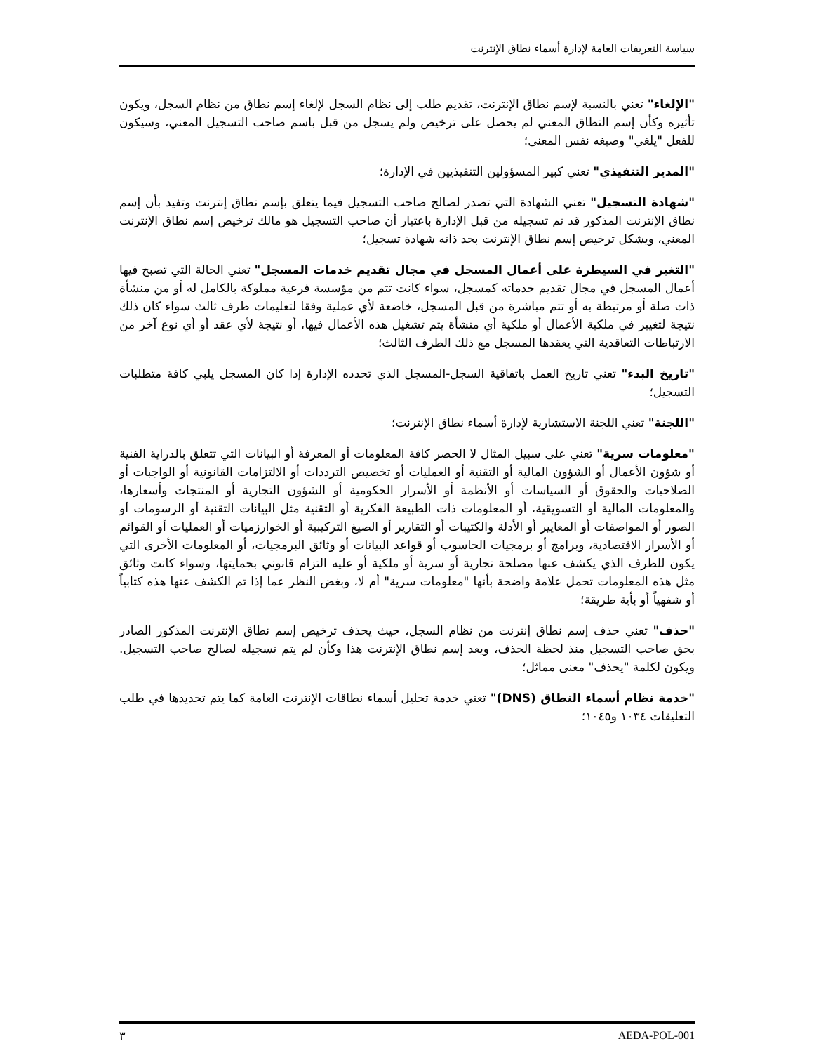سياسة التعريفات العامة لإدارة أسماء نطاق الإنترنت
"الإلغاء" تعني بالنسبة لإسم نطاق الإنترنت، تقديم طلب إلى نظام السجل لإلغاء إسم نطاق من نظام السجل، ويكون تأثيره وكأن إسم النطاق المعني لم يحصل على ترخيص ولم يسجل من قبل باسم صاحب التسجيل المعني، وسيكون للفعل "يلغي" وصيغه نفس المعنى؛
"المدير التنفيذي" تعني كبير المسؤولين التنفيذيين في الإدارة؛
"شهادة التسجيل" تعني الشهادة التي تصدر لصالح صاحب التسجيل فيما يتعلق بإسم نطاق إنترنت وتفيد بأن إسم نطاق الإنترنت المذكور قد تم تسجيله من قبل الإدارة باعتبار أن صاحب التسجيل هو مالك ترخيص إسم نطاق الإنترنت المعني، ويشكل ترخيص إسم نطاق الإنترنت بحد ذاته شهادة تسجيل؛
"التغير في السيطرة على أعمال المسجل في مجال تقديم خدمات المسجل" تعني الحالة التي تصبح فيها أعمال المسجل في مجال تقديم خدماته كمسجل، سواء كانت تتم من مؤسسة فرعية مملوكة بالكامل له أو من منشأة ذات صلة أو مرتبطة به أو تتم مباشرة من قبل المسجل، خاضعة لأي عملية وفقا لتعليمات طرف ثالث سواء كان ذلك نتيجة لتغيير في ملكية الأعمال أو ملكية أي منشأة يتم تشغيل هذه الأعمال فيها، أو نتيجة لأي عقد أو أي نوع آخر من الارتباطات التعاقدية التي يعقدها المسجل مع ذلك الطرف الثالث؛
"تاريخ البدء" تعني تاريخ العمل باتفاقية السجل-المسجل الذي تحدده الإدارة إذا كان المسجل يلبي كافة متطلبات التسجيل؛
"اللجنة" تعني اللجنة الاستشارية لإدارة أسماء نطاق الإنترنت؛
"معلومات سرية" تعني على سبيل المثال لا الحصر كافة المعلومات أو المعرفة أو البيانات التي تتعلق بالدراية الفنية أو شؤون الأعمال أو الشؤون المالية أو التقنية أو العمليات أو تخصيص الترددات أو الالتزامات القانونية أو الواجبات أو الصلاحيات والحقوق أو السياسات أو الأنظمة أو الأسرار الحكومية أو الشؤون التجارية أو المنتجات وأسعارها، والمعلومات المالية أو التسويقية، أو المعلومات ذات الطبيعة الفكرية أو التقنية مثل البيانات التقنية أو الرسومات أو الصور أو المواصفات أو المعايير أو الأدلة والكتيبات أو التقارير أو الصيغ التركيبية أو الخوارزميات أو العمليات أو القوائم أو الأسرار الاقتصادية، وبرامج أو برمجيات الحاسوب أو قواعد البيانات أو وثائق البرمجيات، أو المعلومات الأخرى التي يكون للطرف الذي يكشف عنها مصلحة تجارية أو سرية أو ملكية أو عليه التزام قانوني بحمايتها، وسواء كانت وثائق مثل هذه المعلومات تحمل علامة واضحة بأنها "معلومات سرية" أم لا، وبغض النظر عما إذا تم الكشف عنها هذه كتابياً أو شفهياً أو بأية طريقة؛
"حذف" تعني حذف إسم نطاق إنترنت من نظام السجل، حيث يحذف ترخيص إسم نطاق الإنترنت المذكور الصادر بحق صاحب التسجيل منذ لحظة الحذف، ويعد إسم نطاق الإنترنت هذا وكأن لم يتم تسجيله لصالح صاحب التسجيل. ويكون لكلمة "يحذف" معنى مماثل؛
"خدمة نظام أسماء النطاق (DNS)" تعني خدمة تحليل أسماء نطاقات الإنترنت العامة كما يتم تحديدها في طلب التعليقات ١٠٣٤ و١٠٤٥؛
٣ AEDA-POL-001